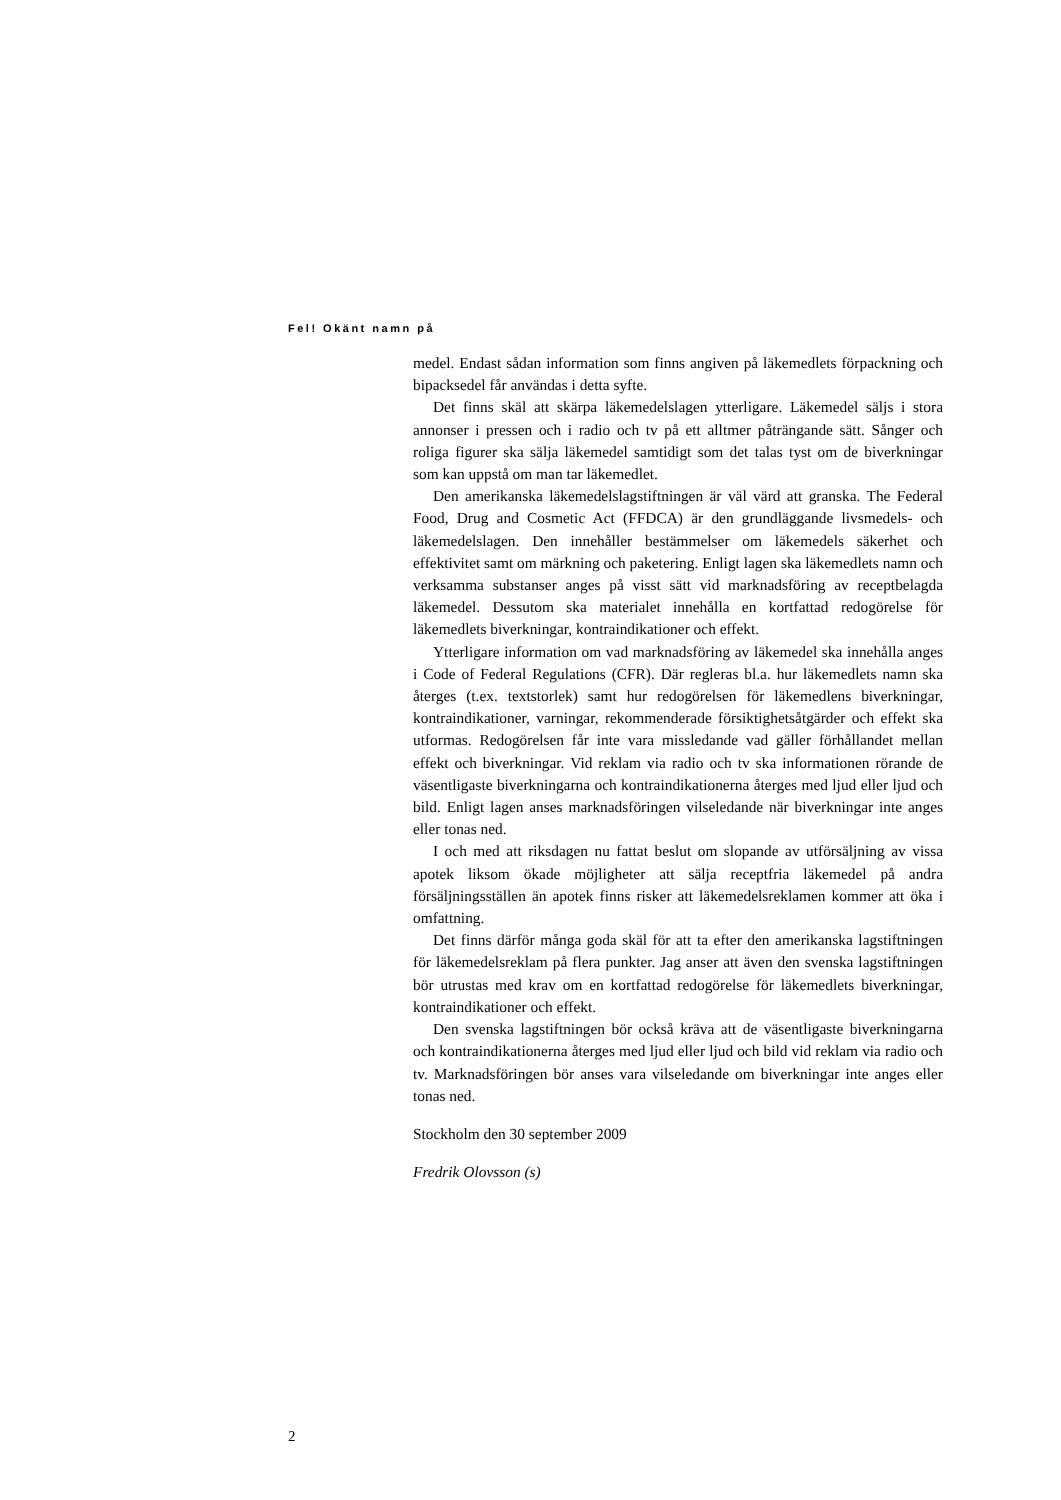Fel! Okänt namn på
medel. Endast sådan information som finns angiven på läkemedlets förpackning och bipacksedel får användas i detta syfte.
Det finns skäl att skärpa läkemedelslagen ytterligare. Läkemedel säljs i stora annonser i pressen och i radio och tv på ett alltmer påträngande sätt. Sånger och roliga figurer ska sälja läkemedel samtidigt som det talas tyst om de biverkningar som kan uppstå om man tar läkemedlet.
Den amerikanska läkemedelslagstiftningen är väl värd att granska. The Federal Food, Drug and Cosmetic Act (FFDCA) är den grundläggande livsmedels- och läkemedelslagen. Den innehåller bestämmelser om läkemedels säkerhet och effektivitet samt om märkning och paketering. Enligt lagen ska läkemedlets namn och verksamma substanser anges på visst sätt vid marknadsföring av receptbelagda läkemedel. Dessutom ska materialet innehålla en kortfattad redogörelse för läkemedlets biverkningar, kontraindikationer och effekt.
Ytterligare information om vad marknadsföring av läkemedel ska innehålla anges i Code of Federal Regulations (CFR). Där regleras bl.a. hur läkemedlets namn ska återges (t.ex. textstorlek) samt hur redogörelsen för läkemedlens biverkningar, kontraindikationer, varningar, rekommenderade försiktighetsåtgärder och effekt ska utformas. Redogörelsen får inte vara missledande vad gäller förhållandet mellan effekt och biverkningar. Vid reklam via radio och tv ska informationen rörande de väsentligaste biverkningarna och kontraindikationerna återges med ljud eller ljud och bild. Enligt lagen anses marknadsföringen vilseledande när biverkningar inte anges eller tonas ned.
I och med att riksdagen nu fattat beslut om slopande av utförsäljning av vissa apotek liksom ökade möjligheter att sälja receptfria läkemedel på andra försäljningsställen än apotek finns risker att läkemedelsreklamen kommer att öka i omfattning.
Det finns därför många goda skäl för att ta efter den amerikanska lagstiftningen för läkemedelsreklam på flera punkter. Jag anser att även den svenska lagstiftningen bör utrustas med krav om en kortfattad redogörelse för läkemedlets biverkningar, kontraindikationer och effekt.
Den svenska lagstiftningen bör också kräva att de väsentligaste biverkningarna och kontraindikationerna återges med ljud eller ljud och bild vid reklam via radio och tv. Marknadsföringen bör anses vara vilseledande om biverkningar inte anges eller tonas ned.
Stockholm den 30 september 2009
Fredrik Olovsson (s)
2